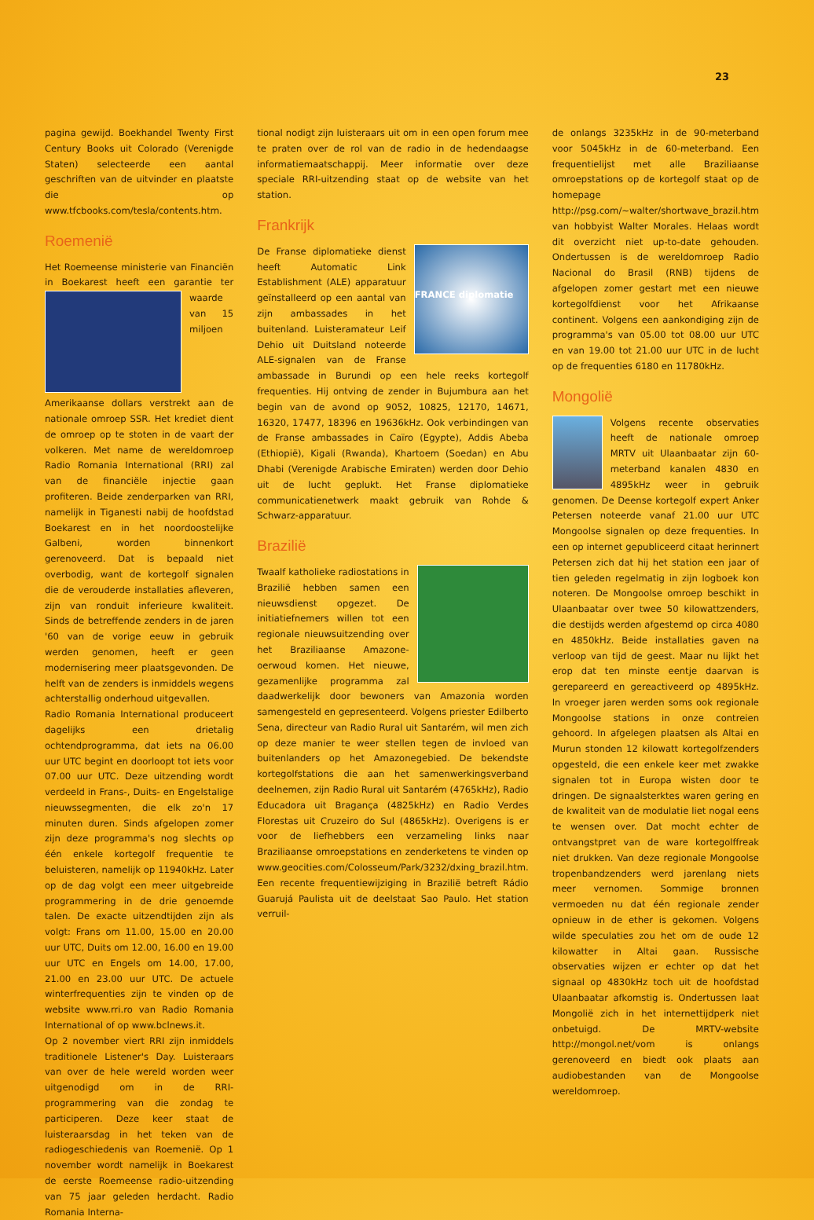23
pagina gewijd. Boekhandel Twenty First Century Books uit Colorado (Verenigde Staten) selecteerde een aantal geschriften van de uitvinder en plaatste die op www.tfcbooks.com/tesla/contents.htm.
Roemenië
Het Roemeense ministerie van Financiën in Boekarest heeft een garantie ter waarde van 15 miljoen Amerikaanse dollars verstrekt aan de nationale omroep SSR. Het krediet dient de omroep op te stoten in de vaart der volkeren. Met name de wereldomroep Radio Romania International (RRI) zal van de financiële injectie gaan profiteren. Beide zenderparken van RRI, namelijk in Tiganesti nabij de hoofdstad Boekarest en in het noordoostelijke Galbeni, worden binnenkort gerenoveerd. Dat is bepaald niet overbodig, want de kortegolf signalen die de verouderde installaties afleveren, zijn van ronduit inferieure kwaliteit. Sinds de betreffende zenders in de jaren '60 van de vorige eeuw in gebruik werden genomen, heeft er geen modernisering meer plaatsgevonden. De helft van de zenders is inmiddels wegens achterstallig onderhoud uitgevallen.
Radio Romania International produceert dagelijks een drietalig ochtendprogramma, dat iets na 06.00 uur UTC begint en doorloopt tot iets voor 07.00 uur UTC. Deze uitzending wordt verdeeld in Frans-, Duits- en Engelstalige nieuwssegmenten, die elk zo'n 17 minuten duren. Sinds afgelopen zomer zijn deze programma's nog slechts op één enkele kortegolf frequentie te beluisteren, namelijk op 11940kHz. Later op de dag volgt een meer uitgebreide programmering in de drie genoemde talen. De exacte uitzendtijden zijn als volgt: Frans om 11.00, 15.00 en 20.00 uur UTC, Duits om 12.00, 16.00 en 19.00 uur UTC en Engels om 14.00, 17.00, 21.00 en 23.00 uur UTC. De actuele winterfrequenties zijn te vinden op de website www.rri.ro van Radio Romania International of op www.bclnews.it.
Op 2 november viert RRI zijn inmiddels traditionele Listener's Day. Luisteraars van over de hele wereld worden weer uitgenodigd om in de RRI-programmering van die zondag te participeren. Deze keer staat de luisteraarsdag in het teken van de radiogeschiedenis van Roemenië. Op 1 november wordt namelijk in Boekarest de eerste Roemeense radio-uitzending van 75 jaar geleden herdacht. Radio Romania Interna-
tional nodigt zijn luisteraars uit om in een open forum mee te praten over de rol van de radio in de hedendaagse informatiemaatschappij. Meer informatie over deze speciale RRI-uitzending staat op de website van het station.
Frankrijk
FRANCE diplomatie
De Franse diplomatieke dienst heeft Automatic Link Establishment (ALE) apparatuur geïnstalleerd op een aantal van zijn ambassades in het buitenland. Luisteramateur Leif Dehio uit Duitsland noteerde ALE-signalen van de Franse ambassade in Burundi op een hele reeks kortegolf frequenties. Hij ontving de zender in Bujumbura aan het begin van de avond op 9052, 10825, 12170, 14671, 16320, 17477, 18396 en 19636kHz. Ook verbindingen van de Franse ambassades in Caïro (Egypte), Addis Abeba (Ethiopië), Kigali (Rwanda), Khartoem (Soedan) en Abu Dhabi (Verenigde Arabische Emiraten) werden door Dehio uit de lucht geplukt. Het Franse diplomatieke communicatienetwerk maakt gebruik van Rohde & Schwarz-apparatuur.
Brazilië
Twaalf katholieke radiostations in Brazilië hebben samen een nieuwsdienst opgezet. De initiatiefnemers willen tot een regionale nieuwsuitzending over het Braziliaanse Amazone-oerwoud komen. Het nieuwe, gezamenlijke programma zal daadwerkelijk door bewoners van Amazonia worden samengesteld en gepresenteerd. Volgens priester Edilberto Sena, directeur van Radio Rural uit Santarém, wil men zich op deze manier te weer stellen tegen de invloed van buitenlanders op het Amazonegebied. De bekendste kortegolfstations die aan het samenwerkingsverband deelnemen, zijn Radio Rural uit Santarém (4765kHz), Radio Educadora uit Bragança (4825kHz) en Radio Verdes Florestas uit Cruzeiro do Sul (4865kHz). Overigens is er voor de liefhebbers een verzameling links naar Braziliaanse omroepstations en zenderketens te vinden op www.geocities.com/Colosseum/Park/3232/dxing_brazil.htm. Een recente frequentiewijziging in Brazilië betreft Rádio Guarujá Paulista uit de deelstaat Sao Paulo. Het station verruil-
de onlangs 3235kHz in de 90-meterband voor 5045kHz in de 60-meterband. Een frequentielijst met alle Braziliaanse omroepstations op de kortegolf staat op de homepage http://psg.com/~walter/shortwave_brazil.htm van hobbyist Walter Morales. Helaas wordt dit overzicht niet up-to-date gehouden. Ondertussen is de wereldomroep Radio Nacional do Brasil (RNB) tijdens de afgelopen zomer gestart met een nieuwe kortegolfdienst voor het Afrikaanse continent. Volgens een aankondiging zijn de programma's van 05.00 tot 08.00 uur UTC en van 19.00 tot 21.00 uur UTC in de lucht op de frequenties 6180 en 11780kHz.
Mongolië
Volgens recente observaties heeft de nationale omroep MRTV uit Ulaanbaatar zijn 60-meterband kanalen 4830 en 4895kHz weer in gebruik genomen. De Deense kortegolf expert Anker Petersen noteerde vanaf 21.00 uur UTC Mongoolse signalen op deze frequenties. In een op internet gepubliceerd citaat herinnert Petersen zich dat hij het station een jaar of tien geleden regelmatig in zijn logboek kon noteren. De Mongoolse omroep beschikt in Ulaanbaatar over twee 50 kilowattzenders, die destijds werden afgestemd op circa 4080 en 4850kHz. Beide installaties gaven na verloop van tijd de geest. Maar nu lijkt het erop dat ten minste eentje daarvan is gerepareerd en gereactiveerd op 4895kHz. In vroeger jaren werden soms ook regionale Mongoolse stations in onze contreien gehoord. In afgelegen plaatsen als Altai en Murun stonden 12 kilowatt kortegolfzenders opgesteld, die een enkele keer met zwakke signalen tot in Europa wisten door te dringen. De signaalsterktes waren gering en de kwaliteit van de modulatie liet nogal eens te wensen over. Dat mocht echter de ontvangstpret van de ware kortegolffreak niet drukken. Van deze regionale Mongoolse tropenbandzenders werd jarenlang niets meer vernomen. Sommige bronnen vermoeden nu dat één regionale zender opnieuw in de ether is gekomen. Volgens wilde speculaties zou het om de oude 12 kilowatter in Altai gaan. Russische observaties wijzen er echter op dat het signaal op 4830kHz toch uit de hoofdstad Ulaanbaatar afkomstig is. Ondertussen laat Mongolië zich in het internettijdperk niet onbetuigd. De MRTV-website http://mongol.net/vom is onlangs gerenoveerd en biedt ook plaats aan audiobestanden van de Mongoolse wereldomroep.